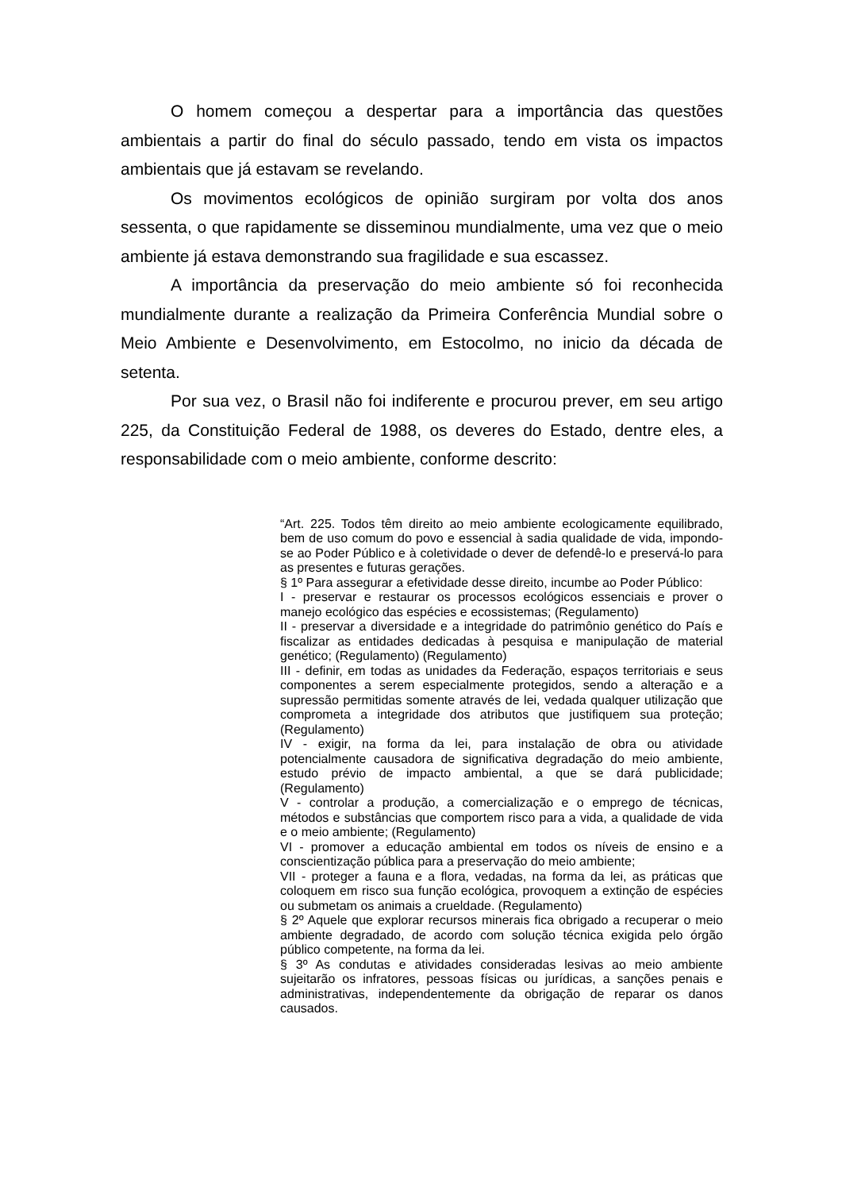O homem começou a despertar para a importância das questões ambientais a partir do final do século passado, tendo em vista os impactos ambientais que já estavam se revelando.
Os movimentos ecológicos de opinião surgiram por volta dos anos sessenta, o que rapidamente se disseminou mundialmente, uma vez que o meio ambiente já estava demonstrando sua fragilidade e sua escassez.
A importância da preservação do meio ambiente só foi reconhecida mundialmente durante a realização da Primeira Conferência Mundial sobre o Meio Ambiente e Desenvolvimento, em Estocolmo, no inicio da década de setenta.
Por sua vez, o Brasil não foi indiferente e procurou prever, em seu artigo 225, da Constituição Federal de 1988, os deveres do Estado, dentre eles, a responsabilidade com o meio ambiente, conforme descrito:
“Art. 225. Todos têm direito ao meio ambiente ecologicamente equilibrado, bem de uso comum do povo e essencial à sadia qualidade de vida, impondo-se ao Poder Público e à coletividade o dever de defendê-lo e preservá-lo para as presentes e futuras gerações.
§ 1º Para assegurar a efetividade desse direito, incumbe ao Poder Público:
I - preservar e restaurar os processos ecológicos essenciais e prover o manejo ecológico das espécies e ecossistemas; (Regulamento)
II - preservar a diversidade e a integridade do patrimônio genético do País e fiscalizar as entidades dedicadas à pesquisa e manipulação de material genético; (Regulamento) (Regulamento)
III - definir, em todas as unidades da Federação, espaços territoriais e seus componentes a serem especialmente protegidos, sendo a alteração e a supressão permitidas somente através de lei, vedada qualquer utilização que comprometa a integridade dos atributos que justifiquem sua proteção; (Regulamento)
IV - exigir, na forma da lei, para instalação de obra ou atividade potencialmente causadora de significativa degradação do meio ambiente, estudo prévio de impacto ambiental, a que se dará publicidade; (Regulamento)
V - controlar a produção, a comercialização e o emprego de técnicas, métodos e substâncias que comportem risco para a vida, a qualidade de vida e o meio ambiente; (Regulamento)
VI - promover a educação ambiental em todos os níveis de ensino e a conscientização pública para a preservação do meio ambiente;
VII - proteger a fauna e a flora, vedadas, na forma da lei, as práticas que coloquem em risco sua função ecológica, provoquem a extinção de espécies ou submetam os animais a crueldade. (Regulamento)
§ 2º Aquele que explorar recursos minerais fica obrigado a recuperar o meio ambiente degradado, de acordo com solução técnica exigida pelo órgão público competente, na forma da lei.
§ 3º As condutas e atividades consideradas lesivas ao meio ambiente sujeitarão os infratores, pessoas físicas ou jurídicas, a sanções penais e administrativas, independentemente da obrigação de reparar os danos causados.